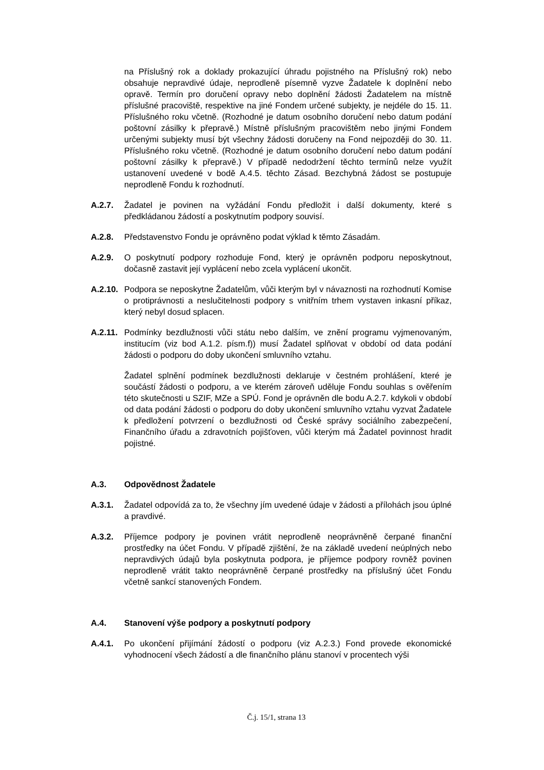na Příslušný rok a doklady prokazující úhradu pojistného na Příslušný rok) nebo obsahuje nepravdivé údaje, neprodleně písemně vyzve Žadatele k doplnění nebo opravě. Termín pro doručení opravy nebo doplnění žádosti Žadatelem na místně příslušné pracoviště, respektive na jiné Fondem určené subjekty, je nejdéle do 15. 11. Příslušného roku včetně. (Rozhodné je datum osobního doručení nebo datum podání poštovní zásilky k přepravě.) Místně příslušným pracovištěm nebo jinými Fondem určenými subjekty musí být všechny žádosti doručeny na Fond nejpozději do 30. 11. Příslušného roku včetně. (Rozhodné je datum osobního doručení nebo datum podání poštovní zásilky k přepravě.) V případě nedodržení těchto termínů nelze využít ustanovení uvedené v bodě A.4.5. těchto Zásad. Bezchybná žádost se postupuje neprodleně Fondu k rozhodnutí.
A.2.7. Žadatel je povinen na vyžádání Fondu předložit i další dokumenty, které s předkládanou žádostí a poskytnutím podpory souvisí.
A.2.8. Představenstvo Fondu je oprávněno podat výklad k těmto Zásadám.
A.2.9. O poskytnutí podpory rozhoduje Fond, který je oprávněn podporu neposkytnout, dočasně zastavit její vyplácení nebo zcela vyplácení ukončit.
A.2.10.
Podpora se neposkytne Žadatelům, vůči kterým byl v návaznosti na rozhodnutí Komise o protiprávnosti a neslučitelnosti podpory s vnitřním trhem vystaven inkasní příkaz, který nebyl dosud splacen.
A.2.11.
Podmínky bezdlužnosti vůči státu nebo dalším, ve znění programu vyjmenovaným, institucím (viz bod A.1.2. písm.f)) musí Žadatel splňovat v období od data podání žádosti o podporu do doby ukončení smluvního vztahu.
Žadatel splnění podmínek bezdlužnosti deklaruje v čestném prohlášení, které je součástí žádosti o podporu, a ve kterém zároveň uděluje Fondu souhlas s ověřením této skutečnosti u SZIF, MZe a SPÚ. Fond je oprávněn dle bodu A.2.7. kdykoli v období od data podání žádosti o podporu do doby ukončení smluvního vztahu vyzvat Žadatele k předložení potvrzení o bezdlužnosti od České správy sociálního zabezpečení, Finančního úřadu a zdravotních pojišťoven, vůči kterým má Žadatel povinnost hradit pojistné.
A.3. Odpovědnost Žadatele
A.3.1. Žadatel odpovídá za to, že všechny jím uvedené údaje v žádosti a přílohách jsou úplné a pravdivé.
A.3.2. Příjemce podpory je povinen vrátit neprodleně neoprávněně čerpané finanční prostředky na účet Fondu. V případě zjištění, že na základě uvedení neúplných nebo nepravdivých údajů byla poskytnuta podpora, je příjemce podpory rovněž povinen neprodleně vrátit takto neoprávněně čerpané prostředky na příslušný účet Fondu včetně sankcí stanovených Fondem.
A.4. Stanovení výše podpory a poskytnutí podpory
A.4.1. Po ukončení přijímání žádostí o podporu (viz A.2.3.) Fond provede ekonomické vyhodnocení všech žádostí a dle finančního plánu stanoví v procentech výši
Č.j. 15/1, strana 13